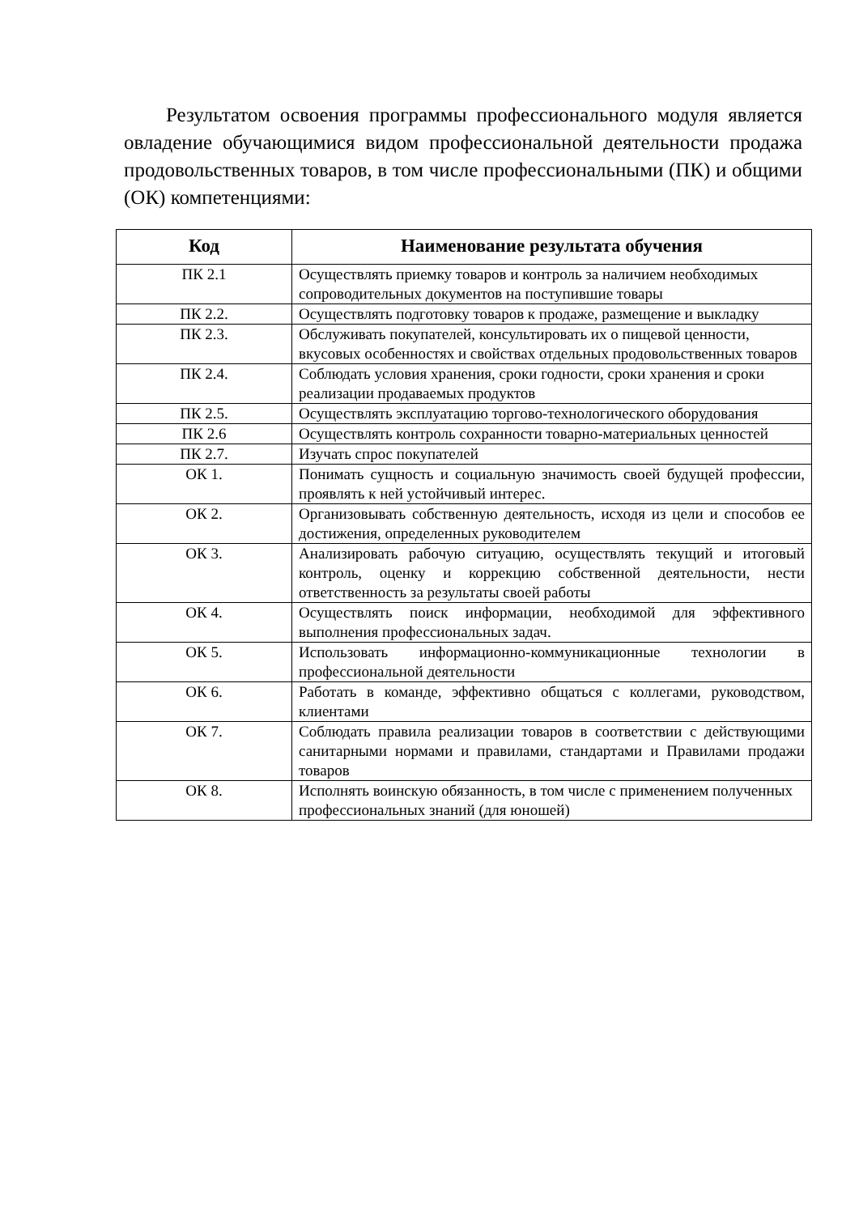Результатом освоения программы профессионального модуля является овладение обучающимися видом профессиональной деятельности продажа продовольственных товаров, в том числе профессиональными (ПК) и общими (ОК) компетенциями:
| Код | Наименование результата обучения |
| --- | --- |
| ПК 2.1 | Осуществлять приемку товаров и контроль за наличием необходимых сопроводительных документов на поступившие товары |
| ПК 2.2. | Осуществлять подготовку товаров к продаже, размещение и выкладку |
| ПК 2.3. | Обслуживать покупателей, консультировать их о пищевой ценности, вкусовых особенностях и свойствах отдельных продовольственных товаров |
| ПК 2.4. | Соблюдать условия хранения, сроки годности, сроки хранения и сроки реализации продаваемых продуктов |
| ПК 2.5. | Осуществлять эксплуатацию торгово-технологического оборудования |
| ПК 2.6 | Осуществлять контроль сохранности товарно-материальных ценностей |
| ПК 2.7. | Изучать спрос покупателей |
| ОК 1. | Понимать сущность и социальную значимость своей будущей профессии, проявлять к ней устойчивый интерес. |
| ОК 2. | Организовывать собственную деятельность, исходя из цели и способов ее достижения, определенных руководителем |
| ОК 3. | Анализировать рабочую ситуацию, осуществлять текущий и итоговый контроль, оценку и коррекцию собственной деятельности, нести ответственность за результаты своей работы |
| ОК 4. | Осуществлять поиск информации, необходимой для эффективного выполнения профессиональных задач. |
| ОК 5. | Использовать информационно-коммуникационные технологии в профессиональной деятельности |
| ОК 6. | Работать в команде, эффективно общаться с коллегами, руководством, клиентами |
| ОК 7. | Соблюдать правила реализации товаров в соответствии с действующими санитарными нормами и правилами, стандартами и Правилами продажи товаров |
| ОК 8. | Исполнять воинскую обязанность, в том числе с применением полученных профессиональных знаний (для юношей) |